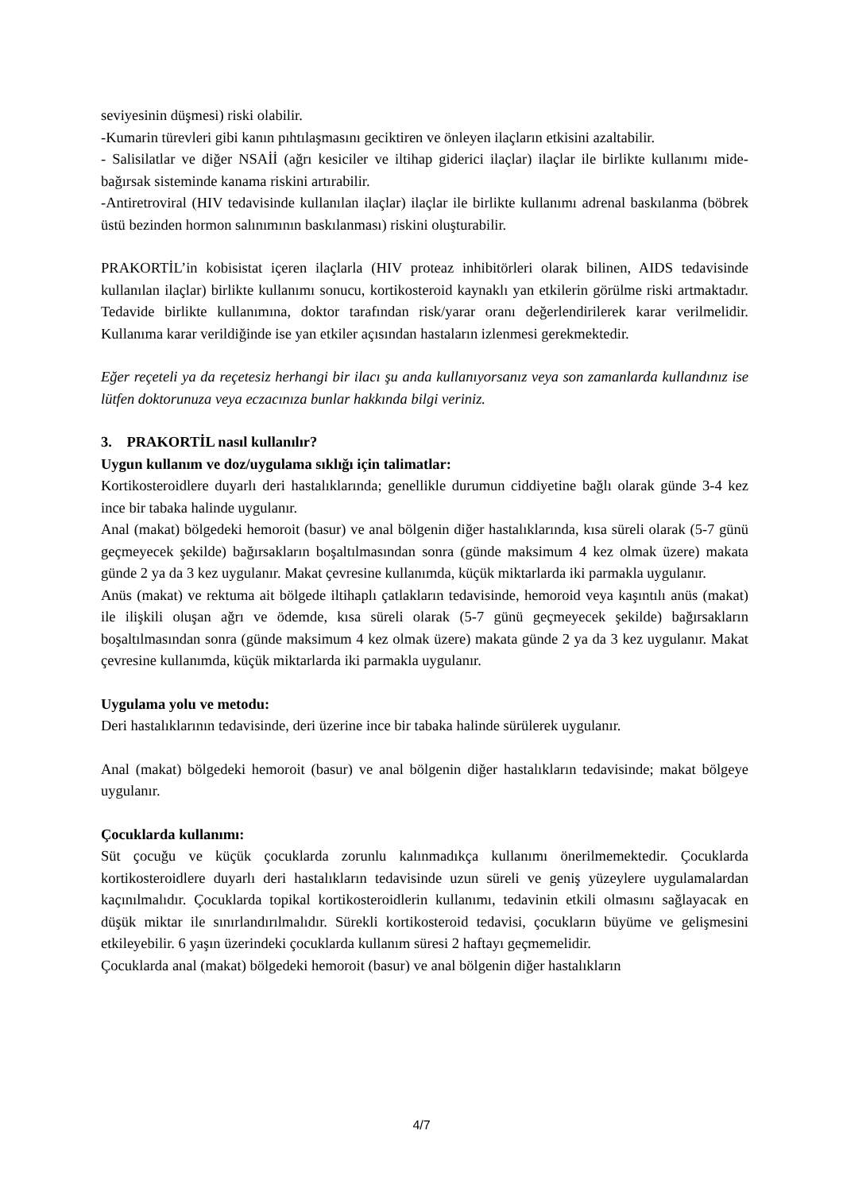seviyesinin düşmesi) riski olabilir.
-Kumarin türevleri gibi kanın pıhtılaşmasını geciktiren ve önleyen ilaçların etkisini azaltabilir.
- Salisilatlar ve diğer NSAİİ (ağrı kesiciler ve iltihap giderici ilaçlar) ilaçlar ile birlikte kullanımı mide-bağırsak sisteminde kanama riskini artırabilir.
-Antiretroviral (HIV tedavisinde kullanılan ilaçlar) ilaçlar ile birlikte kullanımı adrenal baskılanma (böbrek üstü bezinden hormon salınımının baskılanması) riskini oluşturabilir.
PRAKORTİL’in kobisistat içeren ilaçlarla (HIV proteaz inhibitörleri olarak bilinen, AIDS tedavisinde kullanılan ilaçlar) birlikte kullanımı sonucu, kortikosteroid kaynaklı yan etkilerin görülme riski artmaktadır. Tedavide birlikte kullanımına, doktor tarafından risk/yarar oranı değerlendirilerek karar verilmelidir. Kullanıma karar verildiğinde ise yan etkiler açısından hastaların izlenmesi gerekmektedir.
Eğer reçeteli ya da reçetesiz herhangi bir ilacı şu anda kullanıyorsanız veya son zamanlarda kullandınız ise lütfen doktorunuza veya eczacınıza bunlar hakkında bilgi veriniz.
3. PRAKORTİL nasıl kullanılır?
Uygun kullanım ve doz/uygulama sıklığı için talimatlar:
Kortikosteroidlere duyarlı deri hastalıklarında; genellikle durumun ciddiyetine bağlı olarak günde 3-4 kez ince bir tabaka halinde uygulanır.
Anal (makat) bölgedeki hemoroit (basur) ve anal bölgenin diğer hastalıklarında, kısa süreli olarak (5-7 günü geçmeyecek şekilde) bağırsakların boşaltılmasından sonra (günde maksimum 4 kez olmak üzere) makata günde 2 ya da 3 kez uygulanır. Makat çevresine kullanımda, küçük miktarlarda iki parmakla uygulanır.
Anüs (makat) ve rektuma ait bölgede iltihaplı çatlakların tedavisinde, hemoroid veya kaşıntılı anüs (makat) ile ilişkili oluşan ağrı ve ödemde, kısa süreli olarak (5-7 günü geçmeyecek şekilde) bağırsakların boşaltılmasından sonra (günde maksimum 4 kez olmak üzere) makata günde 2 ya da 3 kez uygulanır. Makat çevresine kullanımda, küçük miktarlarda iki parmakla uygulanır.
Uygulama yolu ve metodu:
Deri hastalıklarının tedavisinde, deri üzerine ince bir tabaka halinde sürülerek uygulanır.
Anal (makat) bölgedeki hemoroit (basur) ve anal bölgenin diğer hastalıkların tedavisinde; makat bölgeye uygulanır.
Çocuklarda kullanımı:
Süt çocuğu ve küçük çocuklarda zorunlu kalınmadıkça kullanımı önerilmemektedir. Çocuklarda kortikosteroidlere duyarlı deri hastalıkların tedavisinde uzun süreli ve geniş yüzeylere uygulamalardan kaçınılmalıdır. Çocuklarda topikal kortikosteroidlerin kullanımı, tedavinin etkili olmasını sağlayacak en düşük miktar ile sınırlandırılmalıdır. Sürekli kortikosteroid tedavisi, çocukların büyüme ve gelişmesini etkileyebilir. 6 yaşın üzerindeki çocuklarda kullanım süresi 2 haftayı geçmemelidir.
Çocuklarda anal (makat) bölgedeki hemoroit (basur) ve anal bölgenin diğer hastalıkların
4/7